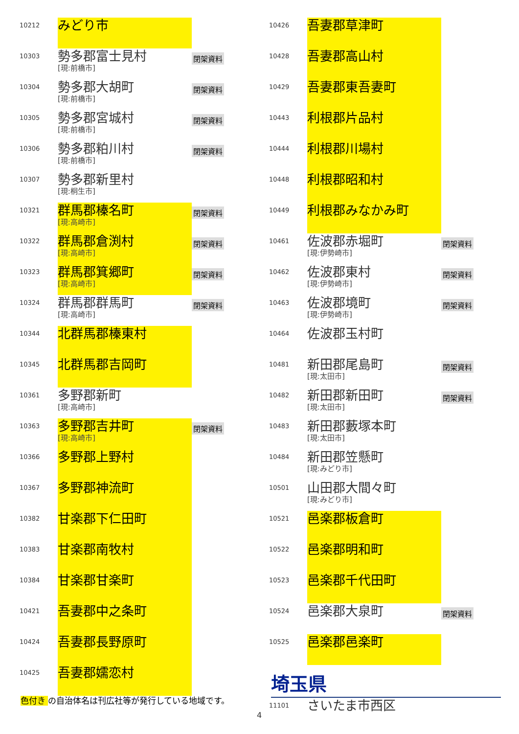| 10212 | みどり市 | |
| 10303 | 勢多郡富士見村 [現:前橋市] | 閉架資料 |
| 10304 | 勢多郡大胡町 [現:前橋市] | 閉架資料 |
| 10305 | 勢多郡宮城村 [現:前橋市] | 閉架資料 |
| 10306 | 勢多郡粕川村 [現:前橋市] | 閉架資料 |
| 10307 | 勢多郡新里村 [現:桐生市] | |
| 10321 | 群馬郡榛名町 [現:高崎市] | 閉架資料 |
| 10322 | 群馬郡倉渕村 [現:高崎市] | 閉架資料 |
| 10323 | 群馬郡箕郷町 [現:高崎市] | 閉架資料 |
| 10324 | 群馬郡群馬町 [現:高崎市] | 閉架資料 |
| 10344 | 北群馬郡榛東村 | |
| 10345 | 北群馬郡吉岡町 | |
| 10361 | 多野郡新町 [現:高崎市] | |
| 10363 | 多野郡吉井町 [現:高崎市] | 閉架資料 |
| 10366 | 多野郡上野村 | |
| 10367 | 多野郡神流町 | |
| 10382 | 甘楽郡下仁田町 | |
| 10383 | 甘楽郡南牧村 | |
| 10384 | 甘楽郡甘楽町 | |
| 10421 | 吾妻郡中之条町 | |
| 10424 | 吾妻郡長野原町 | |
| 10425 | 吾妻郡嬬恋村 | |
| 10426 | 吾妻郡草津町 | |
| 10428 | 吾妻郡高山村 | |
| 10429 | 吾妻郡東吾妻町 | |
| 10443 | 利根郡片品村 | |
| 10444 | 利根郡川場村 | |
| 10448 | 利根郡昭和村 | |
| 10449 | 利根郡みなかみ町 | |
| 10461 | 佐波郡赤堀町 [現:伊勢崎市] | 閉架資料 |
| 10462 | 佐波郡東村 [現:伊勢崎市] | 閉架資料 |
| 10463 | 佐波郡境町 [現:伊勢崎市] | 閉架資料 |
| 10464 | 佐波郡玉村町 | |
| 10481 | 新田郡尾島町 [現:太田市] | 閉架資料 |
| 10482 | 新田郡新田町 [現:太田市] | 閉架資料 |
| 10483 | 新田郡藪塚本町 [現:太田市] | |
| 10484 | 新田郡笠懸町 [現:みどり市] | |
| 10501 | 山田郡大間々町 [現:みどり市] | |
| 10521 | 邑楽郡板倉町 | |
| 10522 | 邑楽郡明和町 | |
| 10523 | 邑楽郡千代田町 | |
| 10524 | 邑楽郡大泉町 | 閉架資料 |
| 10525 | 邑楽郡邑楽町 | |
埼玉県
| 11101 | さいたま市西区 |
色付き の自治体名は刊広社等が発行している地域です。
4